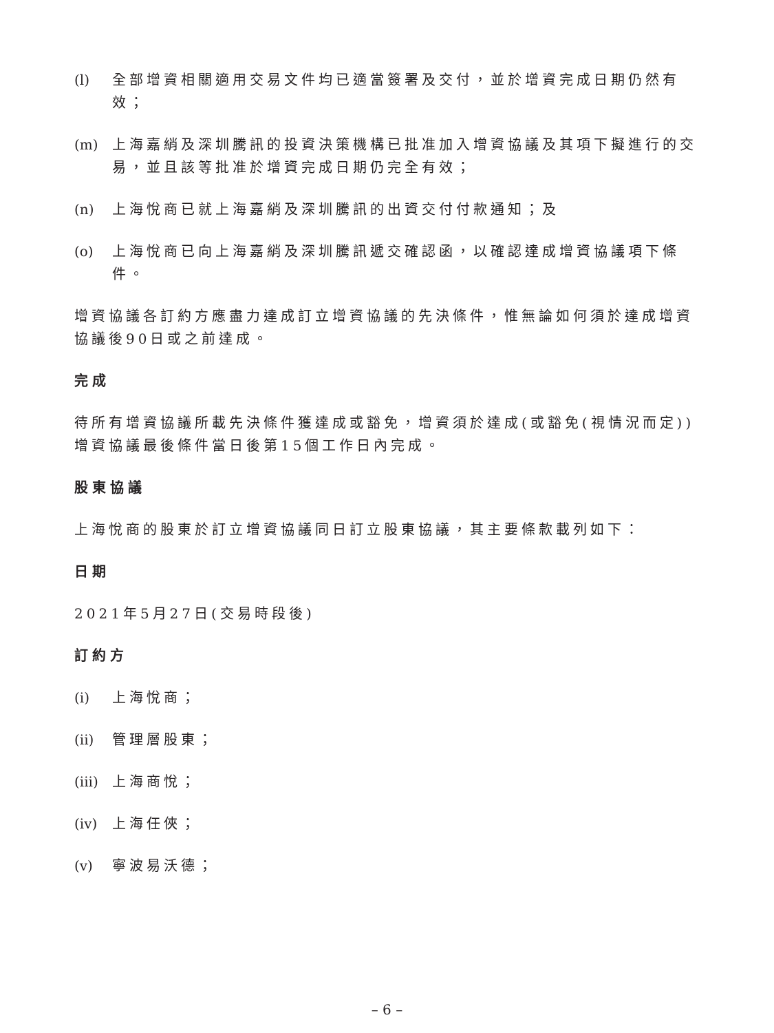(l) 全部增資相關適用交易文件均已適當簽署及交付，並於增資完成日期仍然有效；
(m) 上海嘉綃及深圳騰訊的投資決策機構已批准加入增資協議及其項下擬進行的交易，並且該等批准於增資完成日期仍完全有效；
(n) 上海悅商已就上海嘉綃及深圳騰訊的出資交付付款通知；及
(o) 上海悅商已向上海嘉綃及深圳騰訊遞交確認函，以確認達成增資協議項下條件。
增資協議各訂約方應盡力達成訂立增資協議的先決條件，惟無論如何須於達成增資協議後90日或之前達成。
完成
待所有增資協議所載先決條件獲達成或豁免，增資須於達成(或豁免(視情況而定))增資協議最後條件當日後第15個工作日內完成。
股東協議
上海悅商的股東於訂立增資協議同日訂立股東協議，其主要條款載列如下：
日期
2021年5月27日(交易時段後)
訂約方
(i) 上海悅商；
(ii) 管理層股東；
(iii) 上海商悅；
(iv) 上海任俠；
(v) 寧波易沃德；
– 6 –